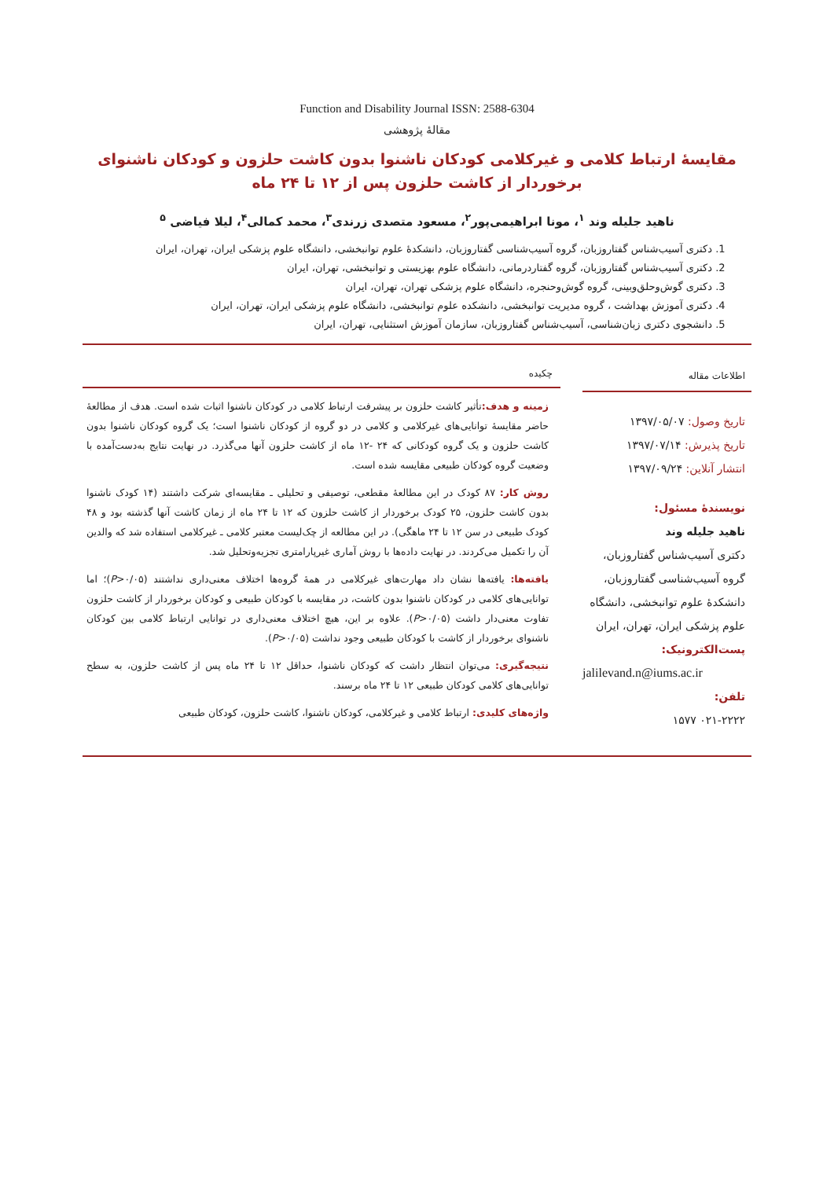Function and Disability Journal ISSN: 2588-6304
مقالهٔ پژوهشی
مقایسهٔ ارتباط کلامی و غیرکلامی کودکان ناشنوا بدون کاشت حلزون و کودکان ناشنوای
برخوردار از کاشت حلزون پس از ۱۲ تا ۲۴ ماه
ناهید جلیله وند <sup>۱</sup>، مونا ابراهیمی‌پور<sup>۲</sup>، مسعود متصدی زرندی<sup>۳</sup>، محمد کمالی<sup>۴</sup>، لیلا فیاضی <sup>۵</sup>
1. دکتری آسیب‌شناس گفتاروزبان، گروه آسیب‌شناسی گفتاروزبان، دانشکدهٔ علوم توانبخشی، دانشگاه علوم پزشکی ایران، تهران، ایران
2. دکتری آسیب‌شناس گفتاروزبان، گروه گفتاردرمانی، دانشگاه علوم بهزیستی و توانبخشی، تهران، ایران
3. دکتری گوش‌وحلق‌وبینی، گروه گوش‌وحنجره، دانشگاه علوم پزشکی تهران، تهران، ایران
4. دکتری آموزش بهداشت ، گروه مدیریت توانبخشی، دانشکده علوم توانبخشی، دانشگاه علوم پزشکی ایران، تهران، ایران
5. دانشجوی دکتری زبان‌شناسی، آسیب‌شناس گفتاروزبان، سازمان آموزش استثنایی، تهران، ایران
اطلاعات مقاله
تاریخ وصول: ۱۳۹۷/۰۵/۰۷
تاریخ پذیرش: ۱۳۹۷/۰۷/۱۴
انتشار آنلاین: ۱۳۹۷/۰۹/۲۴
نویسندهٔ مسئول:
ناهید جلیله وند
دکتری آسیب‌شناس گفتاروزبان، گروه آسیب‌شناسی گفتاروزبان، دانشکدهٔ علوم توانبخشی، دانشگاه علوم پزشکی ایران، تهران، ایران
پست‌الکترونیک:
jalilevand.n@iums.ac.ir
تلفن:
۰۲۱-۲۲۲۲ ۱۵۷۷
چکیده
زمینه و هدف: تأثیر کاشت حلزون بر پیشرفت ارتباط کلامی در کودکان ناشنوا اثبات شده است. هدف از مطالعهٔ حاضر مقایسهٔ توانایی‌های غیرکلامی و کلامی در دو گروه از کودکان ناشنوا است؛ یک گروه کودکان ناشنوا بدون کاشت حلزون و یک گروه کودکانی که ۲۴ -۱۲ ماه از کاشت حلزون آنها می‌گذرد. در نهایت نتایج به‌دست‌آمده با وضعیت گروه کودکان طبیعی مقایسه شده است.
روش کار: ۸۷ کودک در این مطالعهٔ مقطعی، توصیفی و تحلیلی ـ مقایسه‌ای شرکت داشتند (۱۴ کودک ناشنوا بدون کاشت حلزون، ۲۵ کودک برخوردار از کاشت حلزون که ۱۲ تا ۲۴ ماه از زمان کاشت آنها گذشته بود و ۴۸ کودک طبیعی در سن ۱۲ تا ۲۴ ماهگی). در این مطالعه از چک‌لیست معتبر کلامی ـ غیرکلامی استفاده شد که والدین آن را تکمیل می‌کردند. در نهایت داده‌ها با روش آماری غیرپارامتری تجزیه‌وتحلیل شد.
یافته‌ها: یافته‌ها نشان داد مهارت‌های غیرکلامی در همهٔ گروه‌ها اختلاف معنی‌داری نداشتند (P>۰/۰۵)؛ اما توانایی‌های کلامی در کودکان ناشنوا بدون کاشت، در مقایسه با کودکان طبیعی و کودکان برخوردار از کاشت حلزون تفاوت معنی‌دار داشت (P>۰/۰۵). علاوه بر این، هیچ اختلاف معنی‌داری در توانایی ارتباط کلامی بین کودکان ناشنوای برخوردار از کاشت با کودکان طبیعی وجود نداشت (P>۰/۰۵).
نتیجه‌گیری: می‌توان انتظار داشت که کودکان ناشنوا، حداقل ۱۲ تا ۲۴ ماه پس از کاشت حلزون، به سطح توانایی‌های کلامی کودکان طبیعی ۱۲ تا ۲۴ ماه برسند.
واژه‌های کلیدی: ارتباط کلامی و غیرکلامی، کودکان ناشنوا، کاشت حلزون، کودکان طبیعی